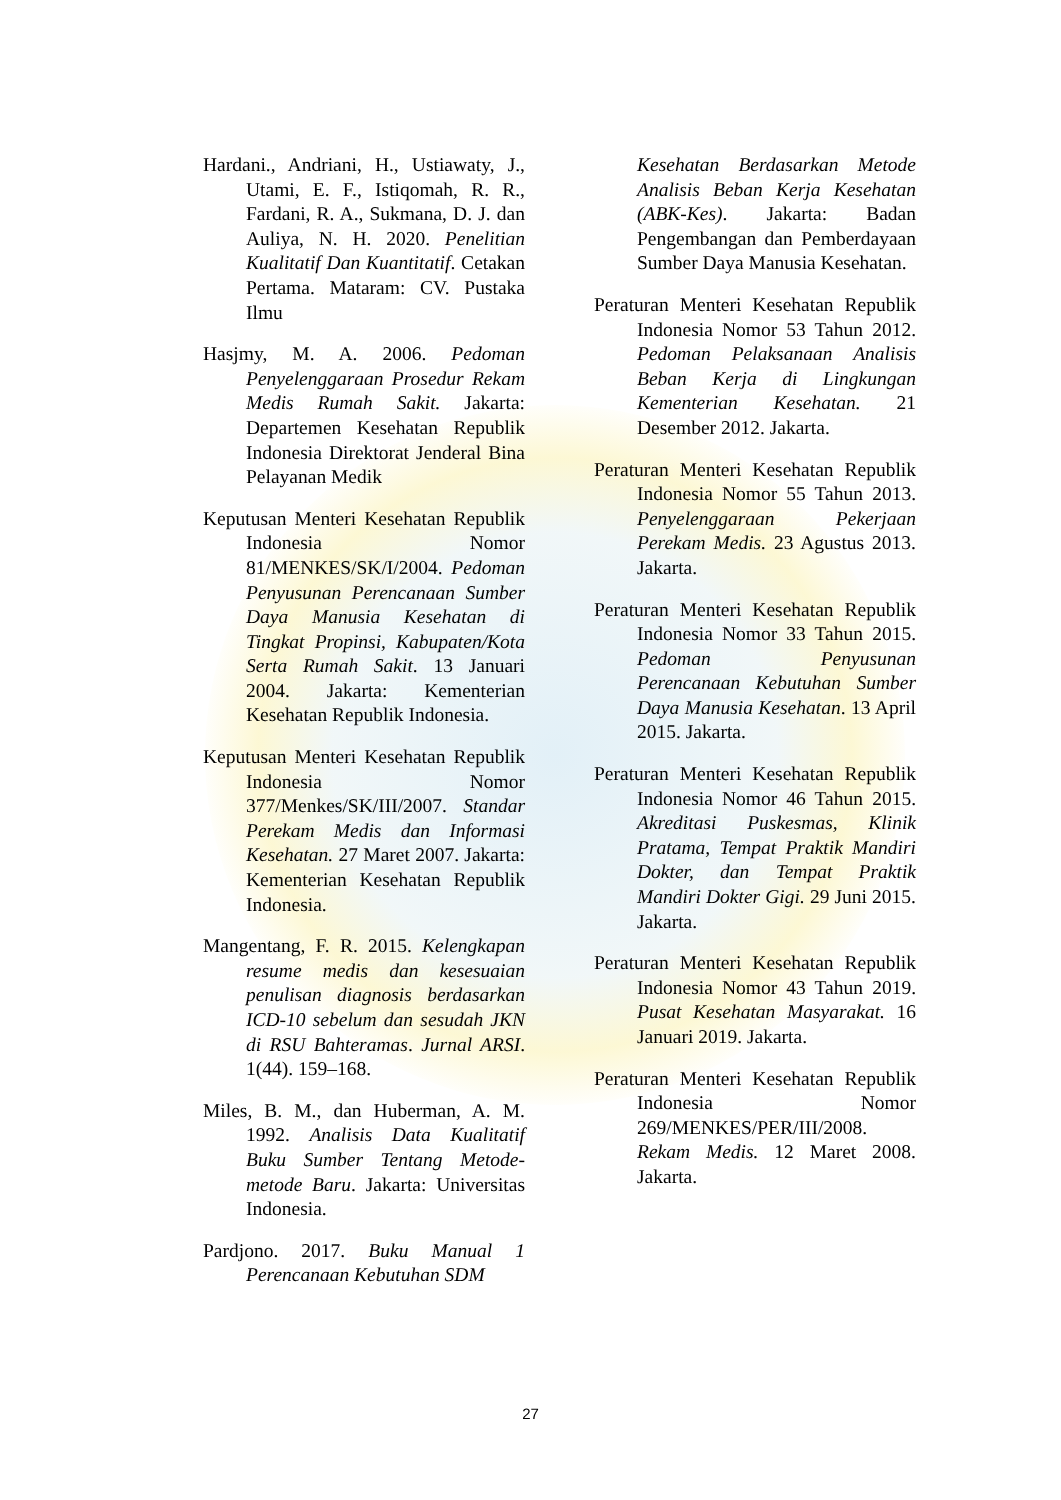Hardani., Andriani, H., Ustiawaty, J., Utami, E. F., Istiqomah, R. R., Fardani, R. A., Sukmana, D. J. dan Auliya, N. H. 2020. Penelitian Kualitatif Dan Kuantitatif. Cetakan Pertama. Mataram: CV. Pustaka Ilmu
Hasjmy, M. A. 2006. Pedoman Penyelenggaraan Prosedur Rekam Medis Rumah Sakit. Jakarta: Departemen Kesehatan Republik Indonesia Direktorat Jenderal Bina Pelayanan Medik
Keputusan Menteri Kesehatan Republik Indonesia Nomor 81/MENKES/SK/I/2004. Pedoman Penyusunan Perencanaan Sumber Daya Manusia Kesehatan di Tingkat Propinsi, Kabupaten/Kota Serta Rumah Sakit. 13 Januari 2004. Jakarta: Kementerian Kesehatan Republik Indonesia.
Keputusan Menteri Kesehatan Republik Indonesia Nomor 377/Menkes/SK/III/2007. Standar Perekam Medis dan Informasi Kesehatan. 27 Maret 2007. Jakarta: Kementerian Kesehatan Republik Indonesia.
Mangentang, F. R. 2015. Kelengkapan resume medis dan kesesuaian penulisan diagnosis berdasarkan ICD-10 sebelum dan sesudah JKN di RSU Bahteramas. Jurnal ARSI. 1(44). 159–168.
Miles, B. M., dan Huberman, A. M. 1992. Analisis Data Kualitatif Buku Sumber Tentang Metode-metode Baru. Jakarta: Universitas Indonesia.
Pardjono. 2017. Buku Manual 1 Perencanaan Kebutuhan SDM
Kesehatan Berdasarkan Metode Analisis Beban Kerja Kesehatan (ABK-Kes). Jakarta: Badan Pengembangan dan Pemberdayaan Sumber Daya Manusia Kesehatan.
Peraturan Menteri Kesehatan Republik Indonesia Nomor 53 Tahun 2012. Pedoman Pelaksanaan Analisis Beban Kerja di Lingkungan Kementerian Kesehatan. 21 Desember 2012. Jakarta.
Peraturan Menteri Kesehatan Republik Indonesia Nomor 55 Tahun 2013. Penyelenggaraan Pekerjaan Perekam Medis. 23 Agustus 2013. Jakarta.
Peraturan Menteri Kesehatan Republik Indonesia Nomor 33 Tahun 2015. Pedoman Penyusunan Perencanaan Kebutuhan Sumber Daya Manusia Kesehatan. 13 April 2015. Jakarta.
Peraturan Menteri Kesehatan Republik Indonesia Nomor 46 Tahun 2015. Akreditasi Puskesmas, Klinik Pratama, Tempat Praktik Mandiri Dokter, dan Tempat Praktik Mandiri Dokter Gigi. 29 Juni 2015. Jakarta.
Peraturan Menteri Kesehatan Republik Indonesia Nomor 43 Tahun 2019. Pusat Kesehatan Masyarakat. 16 Januari 2019. Jakarta.
Peraturan Menteri Kesehatan Republik Indonesia Nomor 269/MENKES/PER/III/2008. Rekam Medis. 12 Maret 2008. Jakarta.
27